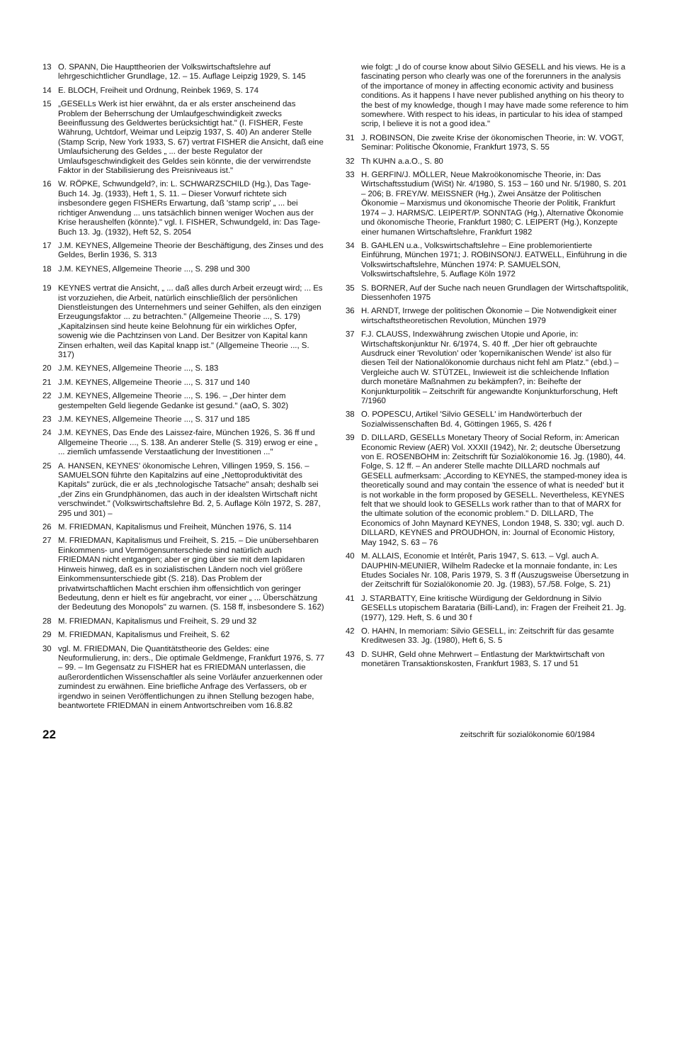13 O. SPANN, Die Haupttheorien der Volkswirtschaftslehre auf lehrgeschichtlicher Grundlage, 12. – 15. Auflage Leipzig 1929, S. 145
14 E. BLOCH, Freiheit und Ordnung, Reinbek 1969, S. 174
15 „GESELLs Werk ist hier erwähnt, da er als erster anscheinend das Problem der Beherrschung der Umlaufgeschwindigkeit zwecks Beeinflussung des Geldwertes berücksichtigt hat." (I. FISHER, Feste Währung, Uchtdorf, Weimar und Leipzig 1937, S. 40) An anderer Stelle (Stamp Scrip, New York 1933, S. 67) vertrat FISHER die Ansicht, daß eine Umlaufsicherung des Geldes „ ... der beste Regulator der Umlaufsgeschwindigkeit des Geldes sein könnte, die der verwirrendste Faktor in der Stabilisierung des Preisniveaus ist."
16 W. RÖPKE, Schwundgeld?, in: L. SCHWARZSCHILD (Hg.), Das Tage-Buch 14. Jg. (1933), Heft 1, S. 11. – Dieser Vorwurf richtete sich insbesondere gegen FISHERs Erwartung, daß 'stamp scrip' „ ... bei richtiger Anwendung ... uns tatsächlich binnen weniger Wochen aus der Krise heraushelfen (könnte)." vgl. I. FISHER, Schwundgeld, in: Das Tage-Buch 13. Jg. (1932), Heft 52, S. 2054
17 J.M. KEYNES, Allgemeine Theorie der Beschäftigung, des Zinses und des Geldes, Berlin 1936, S. 313
18 J.M. KEYNES, Allgemeine Theorie ..., S. 298 und 300
19 KEYNES vertrat die Ansicht, „ ... daß alles durch Arbeit erzeugt wird; ... Es ist vorzuziehen, die Arbeit, natürlich einschließlich der persönlichen Dienstleistungen des Unternehmers und seiner Gehilfen, als den einzigen Erzeugungsfaktor ... zu betrachten." (Allgemeine Theorie ..., S. 179) „Kapitalzinsen sind heute keine Belohnung für ein wirkliches Opfer, sowenig wie die Pachtzinsen von Land. Der Besitzer von Kapital kann Zinsen erhalten, weil das Kapital knapp ist." (Allgemeine Theorie ..., S. 317)
20 J.M. KEYNES, Allgemeine Theorie ..., S. 183
21 J.M. KEYNES, Allgemeine Theorie ..., S. 317 und 140
22 J.M. KEYNES, Allgemeine Theorie ..., S. 196. – „Der hinter dem gestempelten Geld liegende Gedanke ist gesund." (aaO, S. 302)
23 J.M. KEYNES, Allgemeine Theorie ..., S. 317 und 185
24 J.M. KEYNES, Das Ende des Laissez-faire, München 1926, S. 36 ff und Allgemeine Theorie ..., S. 138. An anderer Stelle (S. 319) erwog er eine „ ... ziemlich umfassende Verstaatlichung der Investitionen ..."
25 A. HANSEN, KEYNES' ökonomische Lehren, Villingen 1959, S. 156. – SAMUELSON führte den Kapitalzins auf eine „Nettoproduktivität des Kapitals" zurück, die er als „technologische Tatsache" ansah; deshalb sei „der Zins ein Grundphänomen, das auch in der idealsten Wirtschaft nicht verschwindet." (Volkswirtschaftslehre Bd. 2, 5. Auflage Köln 1972, S. 287, 295 und 301) –
26 M. FRIEDMAN, Kapitalismus und Freiheit, München 1976, S. 114
27 M. FRIEDMAN, Kapitalismus und Freiheit, S. 215. – Die unübersehbaren Einkommens- und Vermögensunterschiede sind natürlich auch FRIEDMAN nicht entgangen; aber er ging über sie mit dem lapidaren Hinweis hinweg, daß es in sozialistischen Ländern noch viel größere Einkommensunterschiede gibt (S. 218). Das Problem der privatwirtschaftlichen Macht erschien ihm offensichtlich von geringer Bedeutung, denn er hielt es für angebracht, vor einer „ ... Überschätzung der Bedeutung des Monopols" zu warnen. (S. 158 ff, insbesondere S. 162)
28 M. FRIEDMAN, Kapitalismus und Freiheit, S. 29 und 32
29 M. FRIEDMAN, Kapitalismus und Freiheit, S. 62
30 vgl. M. FRIEDMAN, Die Quantitätstheorie des Geldes: eine Neuformulierung, in: ders., Die optimale Geldmenge, Frankfurt 1976, S. 77 – 99. – Im Gegensatz zu FISHER hat es FRIEDMAN unterlassen, die außerordentlichen Wissenschaftler als seine Vorläufer anzuerkennen oder zumindest zu erwähnen. Eine briefliche Anfrage des Verfassers, ob er irgendwo in seinen Veröffentlichungen zu ihnen Stellung bezogen habe, beantwortete FRIEDMAN in einem Antwortschreiben vom 16.8.82
wie folgt: „I do of course know about Silvio GESELL and his views. He is a fascinating person who clearly was one of the forerunners in the analysis of the importance of money in affecting economic activity and business conditions. As it happens I have never published anything on his theory to the best of my knowledge, though I may have made some reference to him somewhere. With respect to his ideas, in particular to his idea of stamped scrip, I believe it is not a good idea."
31 J. ROBINSON, Die zweite Krise der ökonomischen Theorie, in: W. VOGT, Seminar: Politische Ökonomie, Frankfurt 1973, S. 55
32 Th KUHN a.a.O., S. 80
33 H. GERFIN/J. MÖLLER, Neue Makroökonomische Theorie, in: Das Wirtschaftsstudium (WiSt) Nr. 4/1980, S. 153 – 160 und Nr. 5/1980, S. 201 – 206; B. FREY/W. MEISSNER (Hg.), Zwei Ansätze der Politischen Ökonomie – Marxismus und ökonomische Theorie der Politik, Frankfurt 1974 – J. HARMS/C. LEIPERT/P. SONNTAG (Hg.), Alternative Ökonomie und ökonomische Theorie, Frankfurt 1980; C. LEIPERT (Hg.), Konzepte einer humanen Wirtschaftslehre, Frankfurt 1982
34 B. GAHLEN u.a., Volkswirtschaftslehre – Eine problemorientierte Einführung, München 1971; J. ROBINSON/J. EATWELL, Einführung in die Volkswirtschaftslehre, München 1974: P. SAMUELSON, Volkswirtschaftslehre, 5. Auflage Köln 1972
35 S. BORNER, Auf der Suche nach neuen Grundlagen der Wirtschaftspolitik, Diessenhofen 1975
36 H. ARNDT, Irrwege der politischen Ökonomie – Die Notwendigkeit einer wirtschaftstheoretischen Revolution, München 1979
37 F.J. CLAUSS, Indexwährung zwischen Utopie und Aporie, in: Wirtschaftskonjunktur Nr. 6/1974, S. 40 ff. „Der hier oft gebrauchte Ausdruck einer 'Revolution' oder 'kopernikanischen Wende' ist also für diesen Teil der Nationalökonomie durchaus nicht fehl am Platz." (ebd.) – Vergleiche auch W. STÜTZEL, Inwieweit ist die schleichende Inflation durch monetäre Maßnahmen zu bekämpfen?, in: Beihefte der Konjunkturpolitik – Zeitschrift für angewandte Konjunkturforschung, Heft 7/1960
38 O. POPESCU, Artikel 'Silvio GESELL' im Handwörterbuch der Sozialwissenschaften Bd. 4, Göttingen 1965, S. 426 f
39 D. DILLARD, GESELLs Monetary Theory of Social Reform, in: American Economic Review (AER) Vol. XXXII (1942), Nr. 2; deutsche Übersetzung von E. ROSENBOHM in: Zeitschrift für Sozialökonomie 16. Jg. (1980), 44. Folge, S. 12 ff. – An anderer Stelle machte DILLARD nochmals auf GESELL aufmerksam: „According to KEYNES, the stamped-money idea is theoretically sound and may contain 'the essence of what is needed' but it is not workable in the form proposed by GESELL. Nevertheless, KEYNES felt that we should look to GESELLs work rather than to that of MARX for the ultimate solution of the economic problem." D. DILLARD, The Economics of John Maynard KEYNES, London 1948, S. 330; vgl. auch D. DILLARD, KEYNES and PROUDHON, in: Journal of Economic History, May 1942, S. 63 – 76
40 M. ALLAIS, Economie et Intérêt, Paris 1947, S. 613. – Vgl. auch A. DAUPHIN-MEUNIER, Wilhelm Radecke et la monnaie fondante, in: Les Etudes Sociales Nr. 108, Paris 1979, S. 3 ff (Auszugsweise Übersetzung in der Zeitschrift für Sozialökonomie 20. Jg. (1983), 57./58. Folge, S. 21)
41 J. STARBATTY, Eine kritische Würdigung der Geldordnung in Silvio GESELLs utopischem Barataria (Billi-Land), in: Fragen der Freiheit 21. Jg. (1977), 129. Heft, S. 6 und 30 f
42 O. HAHN, In memoriam: Silvio GESELL, in: Zeitschrift für das gesamte Kreditwesen 33. Jg. (1980), Heft 6, S. 5
43 D. SUHR, Geld ohne Mehrwert – Entlastung der Marktwirtschaft von monetären Transaktionskosten, Frankfurt 1983, S. 17 und 51
22 zeitschrift für sozialökonomie 60/1984